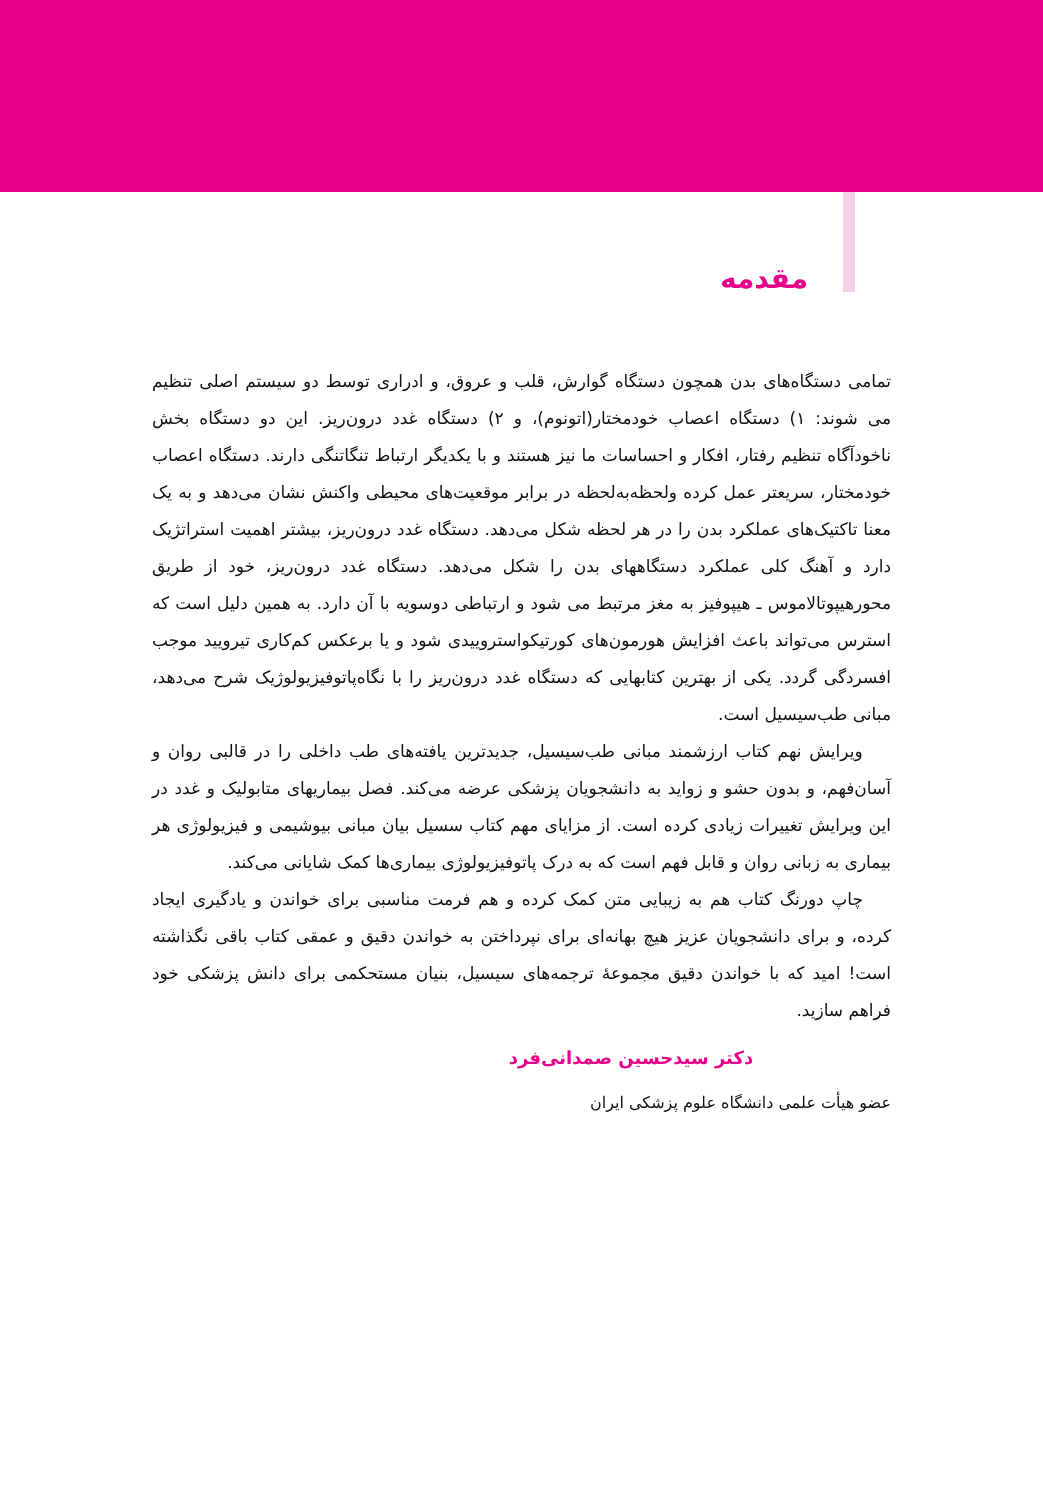مقدمه
تمامی دستگاه‌های بدن همچون دستگاه گوارش، قلب و عروق، و ادراری توسط دو سیستم اصلی تنظیم می شوند: ۱) دستگاه اعصاب خودمختار(اتونوم)، و ۲) دستگاه غدد درون‌ریز. این دو دستگاه بخش ناخودآگاه تنظیم رفتار، افکار و احساسات ما نیز هستند و با یکدیگر ارتباط تنگاتنگی دارند. دستگاه اعصاب خودمختار، سریعتر عمل کرده ولحظه‌به‌لحظه در برابر موقعیت‌های محیطی واکنش نشان می‌دهد و به یک معنا تاکتیک‌های عملکرد بدن را در هر لحظه شکل می‌دهد. دستگاه غدد درون‌ریز، بیشتر اهمیت استراتژیک دارد و آهنگ کلی عملکرد دستگاههای بدن را شکل می‌دهد. دستگاه غدد درون‌ریز، خود از طریق محورهیپوتالاموس ـ هیپوفیز به مغز مرتبط می شود و ارتباطی دوسویه با آن دارد. به همین دلیل است که استرس می‌تواند باعث افزایش هورمون‌های کورتیکواستروییدی شود و یا برعکس کم‌کاری تیرویید موجب افسردگی گردد. یکی از بهترین کتابهایی که دستگاه غدد درون‌ریز را با نگاه‌پاتوفیزیولوژیک شرح می‌دهد، مبانی طب‌سیسیل است.
ویرایش نهم کتاب ارزشمند مبانی طب‌سیسیل، جدیدترین یافته‌های طب داخلی را در قالبی روان و آسان‌فهم، و بدون حشو و زواید به دانشجویان پزشکی عرضه می‌کند. فصل بیماریهای متابولیک و غدد در این ویرایش تغییرات زیادی کرده است. از مزایای مهم کتاب سسیل بیان مبانی بیوشیمی و فیزیولوژی هر بیماری به زبانی روان و قابل فهم است که به درک پاتوفیزیولوژی بیماری‌ها کمک شایانی می‌کند.
چاپ دورنگ کتاب هم به زیبایی متن کمک کرده و هم فرمت مناسبی برای خواندن و یادگیری ایجاد کرده، و برای دانشجویان عزیز هیچ بهانه‌ای برای نپرداختن به خواندن دقیق و عمقی کتاب باقی نگذاشته است! امید که با خواندن دقیق مجموعهٔ ترجمه‌های سیسیل، بنیان مستحکمی برای دانش پزشکی خود فراهم سازید.
دکتر سیدحسین صمدانی‌فرد
عضو هیأت علمی دانشگاه علوم پزشکی ایران